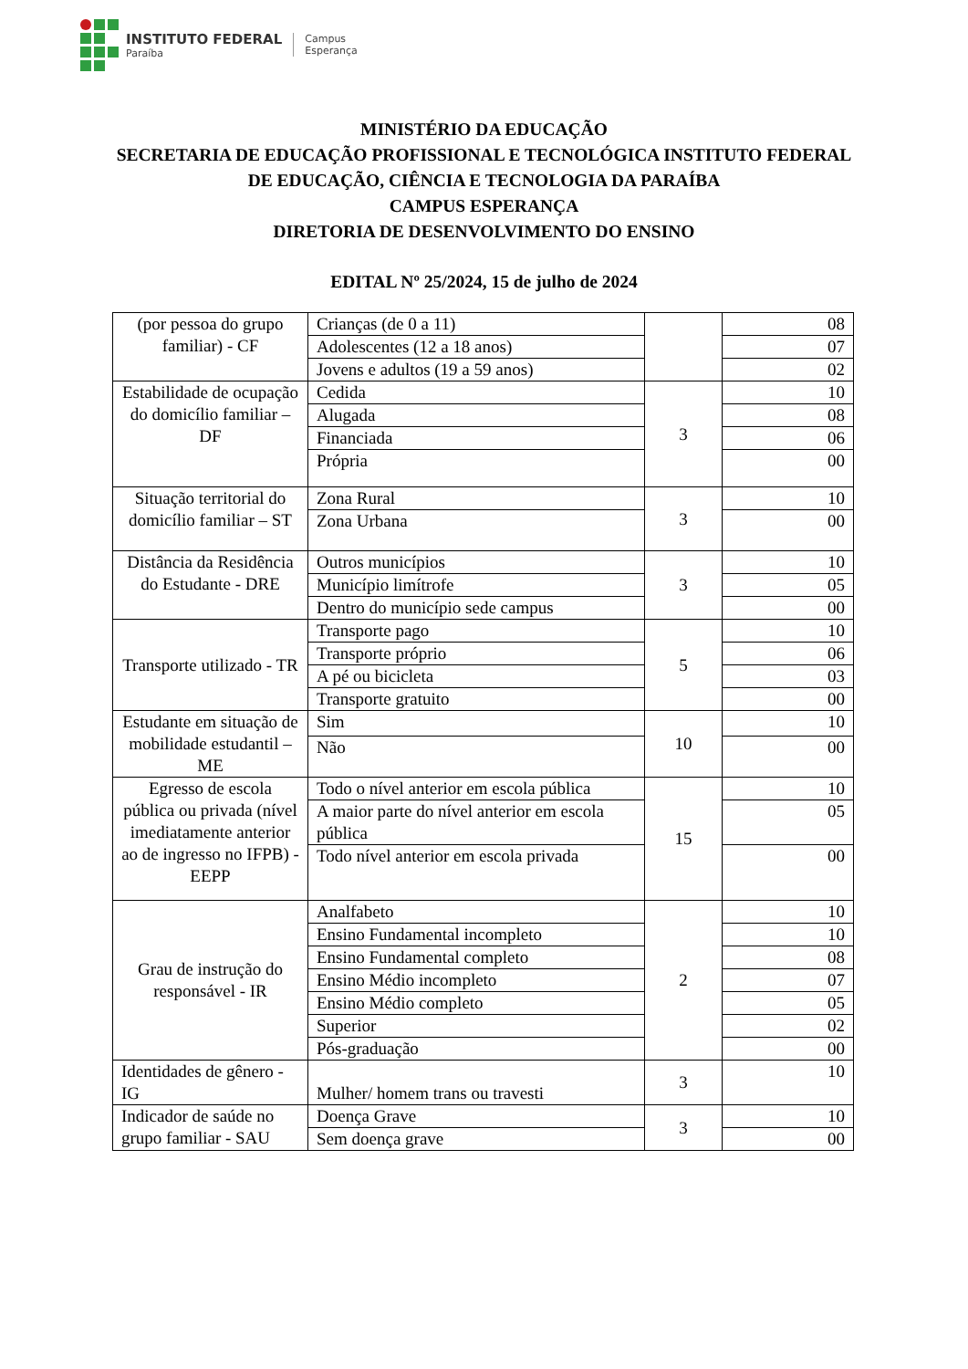INSTITUTO FEDERAL
Paraíba
Campus
Esperança
MINISTÉRIO DA EDUCAÇÃO
SECRETARIA DE EDUCAÇÃO PROFISSIONAL E TECNOLÓGICA INSTITUTO FEDERAL
DE EDUCAÇÃO, CIÊNCIA E TECNOLOGIA DA PARAÍBA
CAMPUS ESPERANÇA
DIRETORIA DE DESENVOLVIMENTO DO ENSINO
EDITAL Nº 25/2024, 15 de julho de 2024
| (por pessoa do grupo familiar) - CF | Crianças (de 0 a 11) | | 08 |
| | Adolescentes (12 a 18 anos) | | 07 |
| | Jovens e adultos (19 a 59 anos) | | 02 |
| Estabilidade de ocupação do domicílio familiar – DF | Cedida | 3 | 10 |
| | Alugada | | 08 |
| | Financiada | | 06 |
| | Própria | | 00 |
| Situação territorial do domicílio familiar – ST | Zona Rural | 3 | 10 |
| | Zona Urbana | | 00 |
| Distância da Residência do Estudante - DRE | Outros municípios | 3 | 10 |
| | Município limítrofe | | 05 |
| | Dentro do município sede campus | | 00 |
| Transporte utilizado - TR | Transporte pago | 5 | 10 |
| | Transporte próprio | | 06 |
| | A pé ou bicicleta | | 03 |
| | Transporte gratuito | | 00 |
| Estudante em situação de mobilidade estudantil – ME | Sim | 10 | 10 |
| | Não | | 00 |
| Egresso de escola pública ou privada (nível imediatamente anterior ao de ingresso no IFPB) - EEPP | Todo o nível anterior em escola pública | 15 | 10 |
| | A maior parte do nível anterior em escola pública | | 05 |
| | Todo nível anterior em escola privada | | 00 |
| Grau de instrução do responsável - IR | Analfabeto | 2 | 10 |
| | Ensino Fundamental incompleto | | 10 |
| | Ensino Fundamental completo | | 08 |
| | Ensino Médio incompleto | | 07 |
| | Ensino Médio completo | | 05 |
| | Superior | | 02 |
| | Pós-graduação | | 00 |
| Identidades de gênero - IG | Mulher/ homem trans ou travesti | 3 | 10 |
| Indicador de saúde no grupo familiar - SAU | Doença Grave | 3 | 10 |
| | Sem doença grave | | 00 |